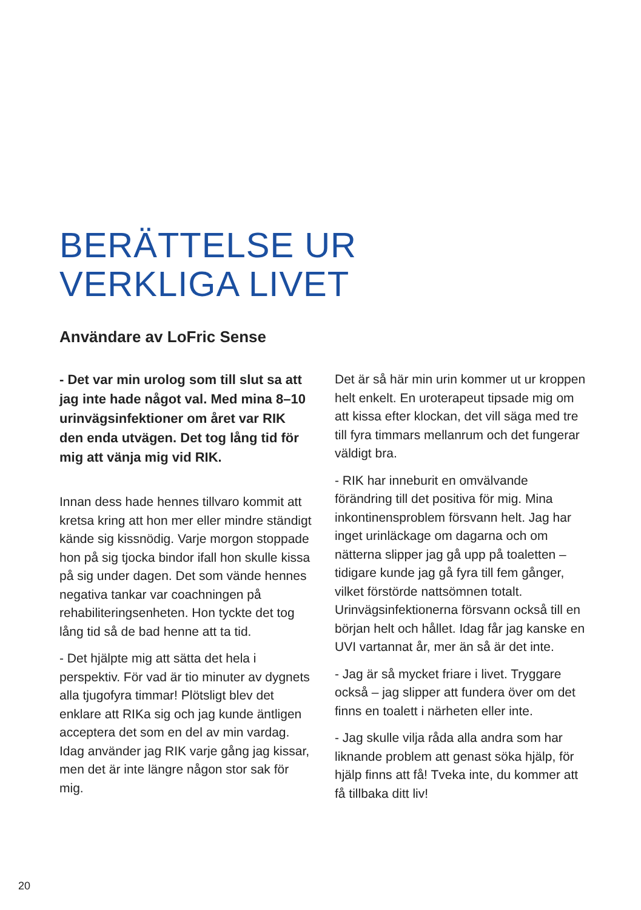BERÄTTELSE UR
VERKLIGA LIVET
Användare av LoFric Sense
- Det var min urolog som till slut sa att jag inte hade något val. Med mina 8–10 urinvägsinfektioner om året var RIK den enda utvägen. Det tog lång tid för mig att vänja mig vid RIK.
Innan dess hade hennes tillvaro kommit att kretsa kring att hon mer eller mindre ständigt kände sig kissnödig. Varje morgon stoppade hon på sig tjocka bindor ifall hon skulle kissa på sig under dagen. Det som vände hennes negativa tankar var coachningen på rehabiliteringsenheten. Hon tyckte det tog lång tid så de bad henne att ta tid.
- Det hjälpte mig att sätta det hela i perspektiv. För vad är tio minuter av dygnets alla tjugofyra timmar! Plötsligt blev det enklare att RIKa sig och jag kunde äntligen acceptera det som en del av min vardag. Idag använder jag RIK varje gång jag kissar, men det är inte längre någon stor sak för mig.
Det är så här min urin kommer ut ur kroppen helt enkelt. En uroterapeut tipsade mig om att kissa efter klockan, det vill säga med tre till fyra timmars mellanrum och det fungerar väldigt bra.
- RIK har inneburit en omvälvande förändring till det positiva för mig. Mina inkontinensproblem försvann helt. Jag har inget urinläckage om dagarna och om nätterna slipper jag gå upp på toaletten – tidigare kunde jag gå fyra till fem gånger, vilket förstörde nattsömnen totalt. Urinvägsinfektionerna försvann också till en början helt och hållet. Idag får jag kanske en UVI vartannat år, mer än så är det inte.
- Jag är så mycket friare i livet. Tryggare också – jag slipper att fundera över om det finns en toalett i närheten eller inte.
- Jag skulle vilja råda alla andra som har liknande problem att genast söka hjälp, för hjälp finns att få! Tveka inte, du kommer att få tillbaka ditt liv!
20